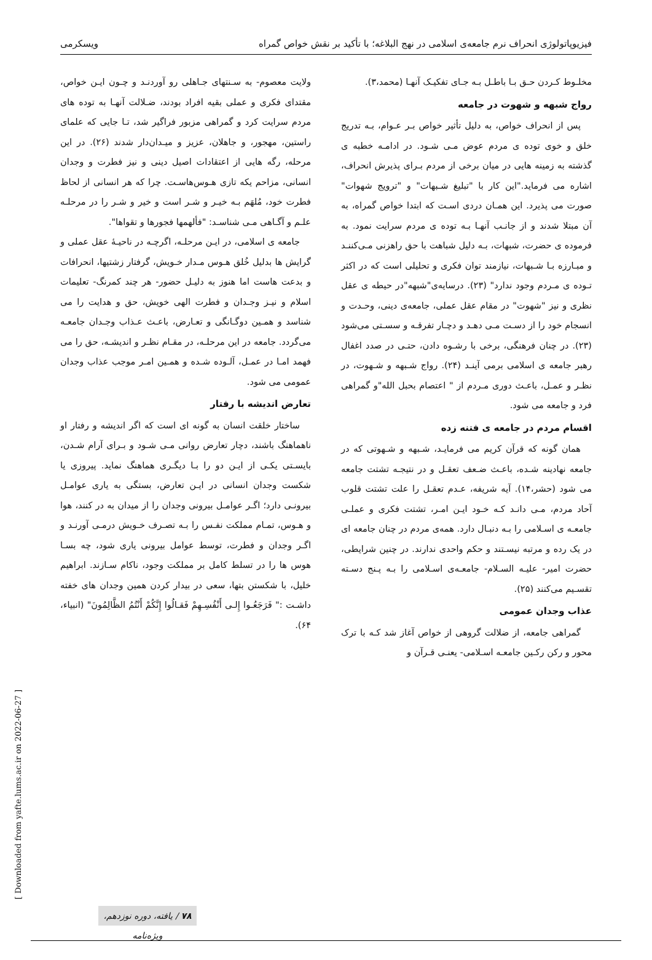فیزیوپاتولوژی انحراف نرم جامعه‌ی اسلامی در نهج البلاغه؛ با تأکید بر نقش خواص گمراه ویسکرمی
مخلـوط کـردن حـق بـا باطـل بـه جـای تفکیـک آنهـا (محمد،۳).
رواج شبهه و شهوت در جامعه
پس از انحراف خواص، به دلیل تأثیر خواص بـر عـوام، بـه تدریج خلق و خوی توده ی مردم عوض مـی شـود. در ادامـه خطبه ی گذشته به زمینه هایی در میان برخی از مردم بـرای پذیرش انحراف، اشاره می فرماید."این کار با "تبلیغ شـبهات" و "ترویج شهوات" صورت می پذیرد. این همـان دردی اسـت که ابتدا خواص گمراه، به آن مبتلا شدند و از جانـب آنهـا بـه توده ی مردم سرایت نمود. به فرموده ی حضرت، شبهات، بـه دلیل شباهت با حق راهزنی مـی‌کننـد و مبـارزه بـا شـبهات، نیازمند توان فکری و تحلیلی است که در اکثر تـوده ی مـردم وجود ندارد" (۲۳). درسایه‌ی"شبهه"در حیطه ی عقل نظری و نیز "شهوت" در مقام عقل عملی، جامعه‌ی دینی، وحـدت و انسجام خود را از دسـت مـی دهـد و دچـار تفرقـه و سسـتی می‌شود (۲۳). در چنان فرهنگی، برخی با رشـوه دادن، حتـی در صدد اغفال رهبر جامعه ی اسلامی برمی آینـد (۲۴). رواج شـبهه و شـهوت، در نظـر و عمـل، باعـث دوری مـردم از " اعتصام بحبل الله"و گمراهی فرد و جامعه می شود.
اقسام مردم در جامعه ی فتنه زده
همان گونه که قرآن کریم می فرمایـد، شـبهه و شـهوتی که در جامعه نهادینه شـده، باعـث ضـعف تعقـل و در نتیجـه تشتت جامعه می شود (حشر،۱۴). آیه شریفه، عـدم تعقـل را علت تشتت قلوب آحاد مردم، مـی دانـد کـه خـود ایـن امـر، تشتت فکری و عملـی جامعـه ی اسـلامی را بـه دنبـال دارد. همه‌ی مردم در چنان جامعه ای در یک رده و مرتبه نیسـتند و حکم واحدی ندارند. در چنین شرایطی، حضرت امیر- علیـه السـلام- جامعـه‌ی اسـلامی را بـه پـنج دسـته تقسـیم می‌کنند (۲۵).
عذاب وجدان عمومی
گمراهی جامعه، از ضلالت گروهی از خواص آغاز شد کـه با ترک محور و رکن رکـین جامعـه اسـلامی- یعنـی قـرآن و
ولایت معصوم- به سـنتهای جـاهلی رو آوردنـد و چـون ایـن خواص، مقتدای فکری و عملی بقیه افراد بودند، ضـلالت آنهـا به توده های مردم سرایت کرد و گمراهی مزبور فراگیر شد، تـا جایی که علمای راستین، مهجور، و جاهلان، عزیز و میـدان‌دار شدند (۲۶). در این مرحله، رگه هایی از اعتقادات اصیل دینی و نیز فطرت و وجدان انسانی، مزاحم یکه تازی هـوس‌هاسـت. چرا که هر انسانی از لحاظ فطرت خود، مُلهَم بـه خیـر و شـر است و خیر و شـر را در مرحلـه علـم و آگـاهی مـی شناسـد: "فألهمها فجورها و تقواها".
جامعه ی اسلامی، در ایـن مرحلـه، اگرچـه در ناحیـهٔ عقل عملی و گرایش ها بدلیل خُلق هـوس مـدار خـویش، گرفتار زشتیها، انحرافات و بدعت هاست اما هنوز به دلیـل حضور- هر چند کمرنگ- تعلیمات اسلام و نیـز وجـدان و فطرت الهی خویش، حق و هدایت را می شناسد و همـین دوگـانگی و تعـارض، باعـث عـذاب وجـدان جامعـه می‌گردد. جامعه در این مرحلـه، در مقـام نظـر و اندیشـه، حق را می فهمد امـا در عمـل، آلـوده شـده و همـین امـر موجب عذاب وجدان عمومی می شود.
تعارض اندیشه با رفتار
ساختار خلقت انسان به گونه ای است که اگر اندیشه و رفتار او ناهماهنگ باشند، دچار تعارض روانی مـی شـود و بـرای آرام شـدن، بایسـتی یکـی از ایـن دو را بـا دیگـری هماهنگ نماید. پیروزی یا شکست وجدان انسانی در ایـن تعارض، بستگی به یاری عوامـل بیرونـی دارد؛ اگـر عوامـل بیرونی وجدان را از میدان به در کنند، هوا و هـوس، تمـام مملکت نفـس را بـه تصـرف خـویش درمـی آورنـد و اگـر وجدان و فطرت، توسط عوامل بیرونی یاری شود، چه بسـا هوس ها را در تسلط کامل بر مملکت وجود، ناکام سـازند. ابراهیم خلیل، با شکستن بتها، سعی در بیدار کردن همین وجدان های خفته داشـت :" فَرَجَعُـوا إِلـی أَنْفُسِـهِمْ فَقـالُوا إِنَّکُمْ أَنْتُمُ الظَّالِمُونَ" (انبیاء، ۶۴).
[ Downloaded from yafte.lums.ac.ir on 2022-06-27 ]
۷۸ / یافته، دوره نوزدهم، ویژه‌نامه